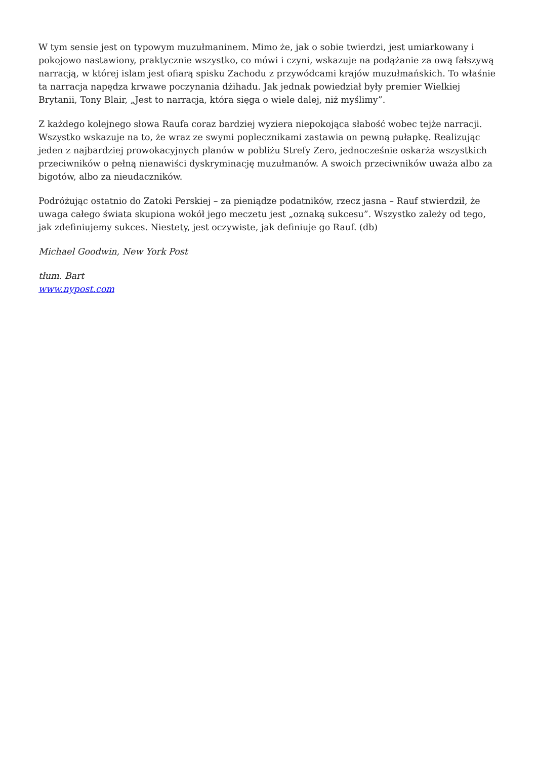W tym sensie jest on typowym muzułmaninem. Mimo że, jak o sobie twierdzi, jest umiarkowany i pokojowo nastawiony, praktycznie wszystko, co mówi i czyni, wskazuje na podążanie za ową fałszywą narracją, w której islam jest ofiarą spisku Zachodu z przywódcami krajów muzułmańskich. To właśnie ta narracja napędza krwawe poczynania dżihadu. Jak jednak powiedział były premier Wielkiej Brytanii, Tony Blair, „Jest to narracja, która sięga o wiele dalej, niż myślimy”.
Z każdego kolejnego słowa Raufa coraz bardziej wyziera niepokojąca słabość wobec tejże narracji. Wszystko wskazuje na to, że wraz ze swymi poplecznikami zastawia on pewną pułapkę. Realizując jeden z najbardziej prowokacyjnych planów w pobliżu Strefy Zero, jednocześnie oskarża wszystkich przeciwników o pełną nienawiści dyskryminację muzułmanów. A swoich przeciwników uważa albo za bigotów, albo za nieudaczników.
Podróżując ostatnio do Zatoki Perskiej – za pieniądze podatników, rzecz jasna – Rauf stwierdził, że uwaga całego świata skupiona wokół jego meczetu jest „oznaką sukcesu”. Wszystko zależy od tego, jak zdefiniujemy sukces. Niestety, jest oczywiste, jak definiuje go Rauf. (db)
Michael Goodwin, New York Post
tłum. Bart
www.nypost.com